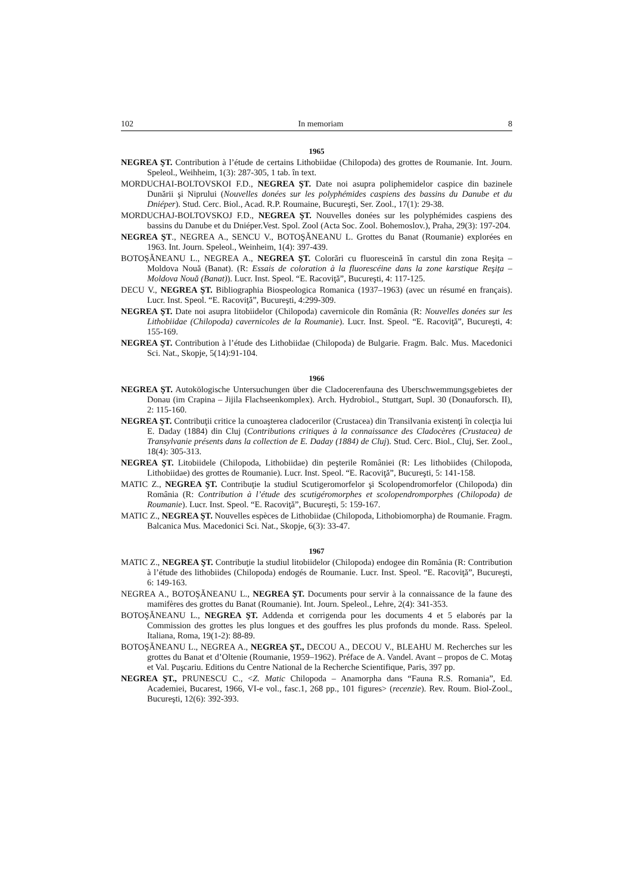102 In memoriam 8
1965
NEGREA ŞT. Contribution à l’étude de certains Lithobiidae (Chilopoda) des grottes de Roumanie. Int. Journ. Speleol., Weihheim, 1(3): 287-305, 1 tab. în text.
MORDUCHAI-BOLTOVSKOI F.D., NEGREA ŞT. Date noi asupra poliphemidelor caspice din bazinele Dunării şi Niprului (Nouvelles donées sur les polyphémides caspiens des bassins du Danube et du Dniéper). Stud. Cerc. Biol., Acad. R.P. Roumaine, Bucureşti, Ser. Zool., 17(1): 29-38.
MORDUCHAJ-BOLTOVSKOJ F.D., NEGREA ŞT. Nouvelles donées sur les polyphémides caspiens des bassins du Danube et du Dniéper.Vest. Spol. Zool (Acta Soc. Zool. Bohemoslov.), Praha, 29(3): 197-204.
NEGREA ŞT., NEGREA A., SENCU V., BOTOŞĂNEANU L. Grottes du Banat (Roumanie) explorées en 1963. Int. Journ. Speleol., Weinheim, 1(4): 397-439.
BOTOŞĂNEANU L., NEGREA A., NEGREA ŞT. Colorări cu fluoresceină în carstul din zona Reşiţa – Moldova Nouă (Banat). (R: Essais de coloration à la fluorescéine dans la zone karstique Reşiţa – Moldova Nouă (Banat)). Lucr. Inst. Speol. “E. Racoviţă”, Bucureşti, 4: 117-125.
DECU V., NEGREA ŞT. Bibliographia Biospeologica Romanica (1937–1963) (avec un résumé en français). Lucr. Inst. Speol. “E. Racoviţă”, Bucureşti, 4:299-309.
NEGREA ŞT. Date noi asupra litobiidelor (Chilopoda) cavernicole din România (R: Nouvelles donées sur les Lithobiidae (Chilopoda) cavernicoles de la Roumanie). Lucr. Inst. Speol. “E. Racoviţă”, Bucureşti, 4: 155-169.
NEGREA ŞT. Contribution à l’étude des Lithobiidae (Chilopoda) de Bulgarie. Fragm. Balc. Mus. Macedonici Sci. Nat., Skopje, 5(14):91-104.
1966
NEGREA ŞT. Autokölogische Untersuchungen über die Cladocerenfauna des Uberschwemmungsgebietes der Donau (im Crapina – Jijila Flachseenkomplex). Arch. Hydrobiol., Stuttgart, Supl. 30 (Donauforsch. II), 2: 115-160.
NEGREA ŞT. Contribuţii critice la cunoaşterea cladocerilor (Crustacea) din Transilvania existenţi în colecţia lui E. Daday (1884) din Cluj (Contributions critiques à la connaissance des Cladocères (Crustacea) de Transylvanie présents dans la collection de E. Daday (1884) de Cluj). Stud. Cerc. Biol., Cluj, Ser. Zool., 18(4): 305-313.
NEGREA ŞT. Litobiidele (Chilopoda, Lithobiidae) din peşterile României (R: Les lithobiides (Chilopoda, Lithobiidae) des grottes de Roumanie). Lucr. Inst. Speol. “E. Racoviţă”, Bucureşti, 5: 141-158.
MATIC Z., NEGREA ŞT. Contribuţie la studiul Scutigeromorfelor şi Scolopendromorfelor (Chilopoda) din România (R: Contribution à l’étude des scutigéromorphes et scolopendromporphes (Chilopoda) de Roumanie). Lucr. Inst. Speol. “E. Racoviţă”, Bucureşti, 5: 159-167.
MATIC Z., NEGREA ŞT. Nouvelles espèces de Lithobiidae (Chilopoda, Lithobiomorpha) de Roumanie. Fragm. Balcanica Mus. Macedonici Sci. Nat., Skopje, 6(3): 33-47.
1967
MATIC Z., NEGREA ŞT. Contribuţie la studiul litobiidelor (Chilopoda) endogee din România (R: Contribution à l’étude des lithobiides (Chilopoda) endogés de Roumanie. Lucr. Inst. Speol. “E. Racoviţă”, Bucureşti, 6: 149-163.
NEGREA A., BOTOŞĂNEANU L., NEGREA ŞT. Documents pour servir à la connaissance de la faune des mamifères des grottes du Banat (Roumanie). Int. Journ. Speleol., Lehre, 2(4): 341-353.
BOTOŞĂNEANU L., NEGREA ŞT. Addenda et corrigenda pour les documents 4 et 5 elaborés par la Commission des grottes les plus longues et des gouffres les plus profonds du monde. Rass. Speleol. Italiana, Roma, 19(1-2): 88-89.
BOTOŞĂNEANU L., NEGREA A., NEGREA ŞT., DECOU A., DECOU V., BLEAHU M. Recherches sur les grottes du Banat et d’Oltenie (Roumanie, 1959–1962). Préface de A. Vandel. Avant – propos de C. Motaş et Val. Puşcariu. Editions du Centre National de la Recherche Scientifique, Paris, 397 pp.
NEGREA ŞT., PRUNESCU C., <Z. Matic Chilopoda – Anamorpha dans “Fauna R.S. Romania”, Ed. Academiei, Bucarest, 1966, VI-e vol., fasc.1, 268 pp., 101 figures> (recenzie). Rev. Roum. Biol-Zool., Bucureşti, 12(6): 392-393.